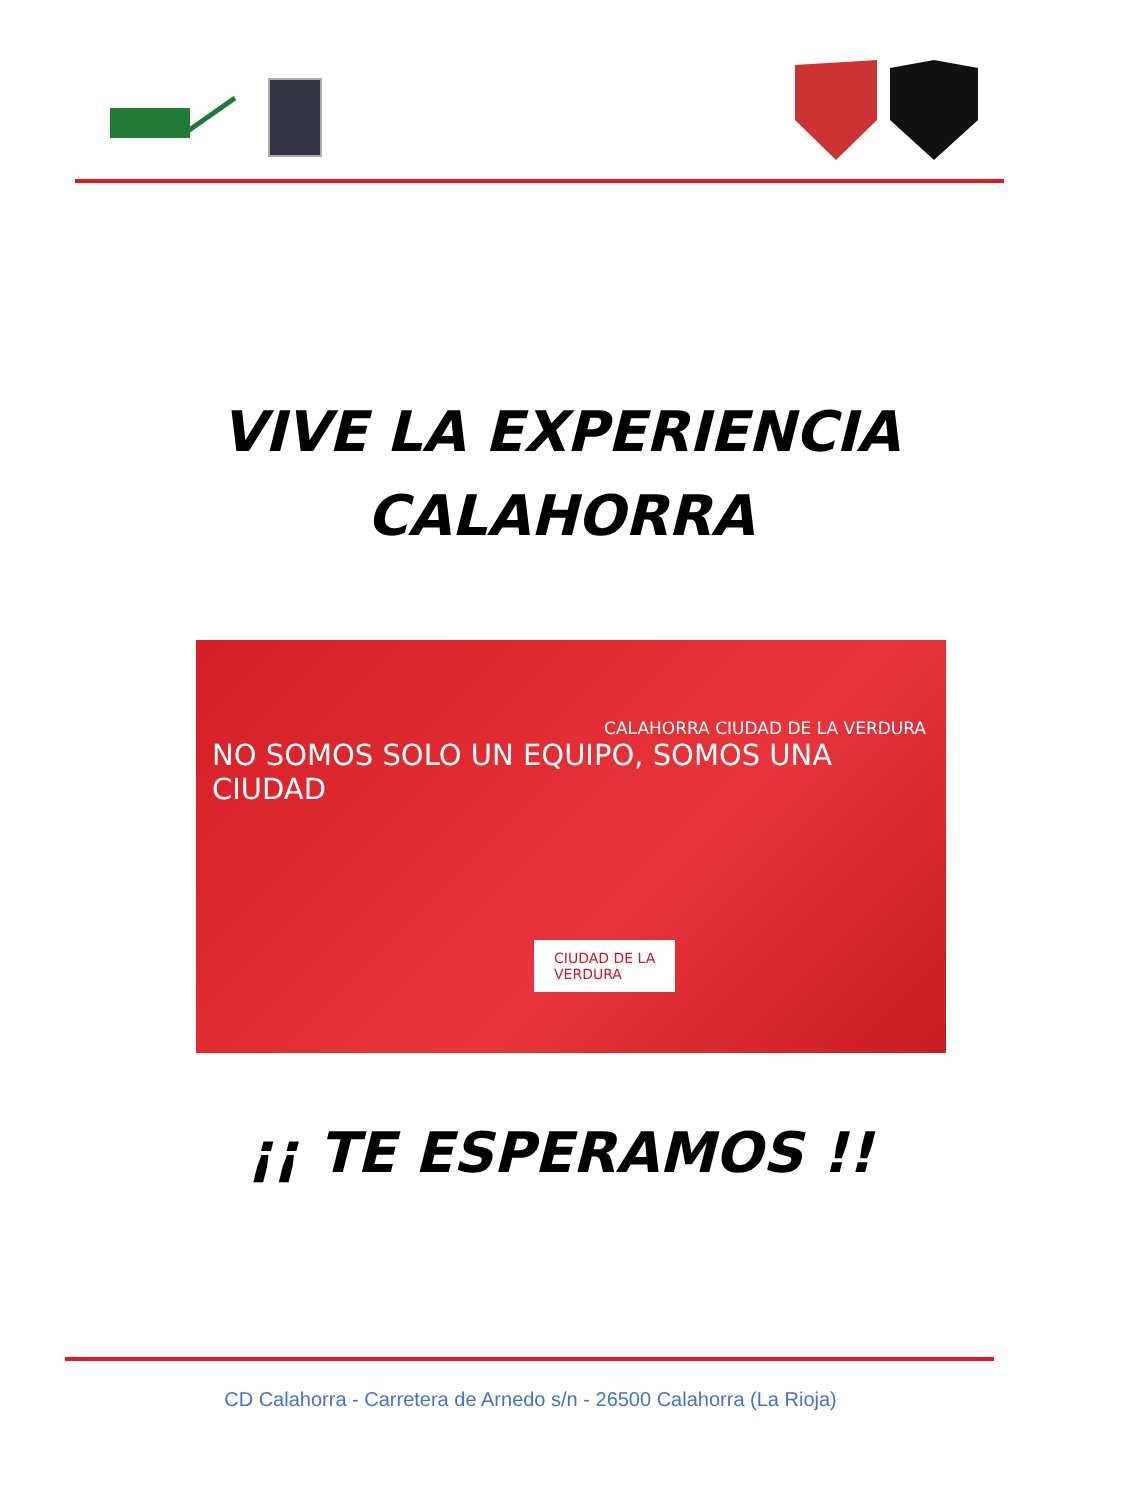VIVE LA EXPERIENCIA
CALAHORRA
CALAHORRA CIUDAD DE LA VERDURA
NO SOMOS SOLO UN EQUIPO, SOMOS UNA CIUDAD
CIUDAD DE LA
VERDURA
¡¡ TE ESPERAMOS !!
CD Calahorra - Carretera de Arnedo s/n - 26500 Calahorra (La Rioja)